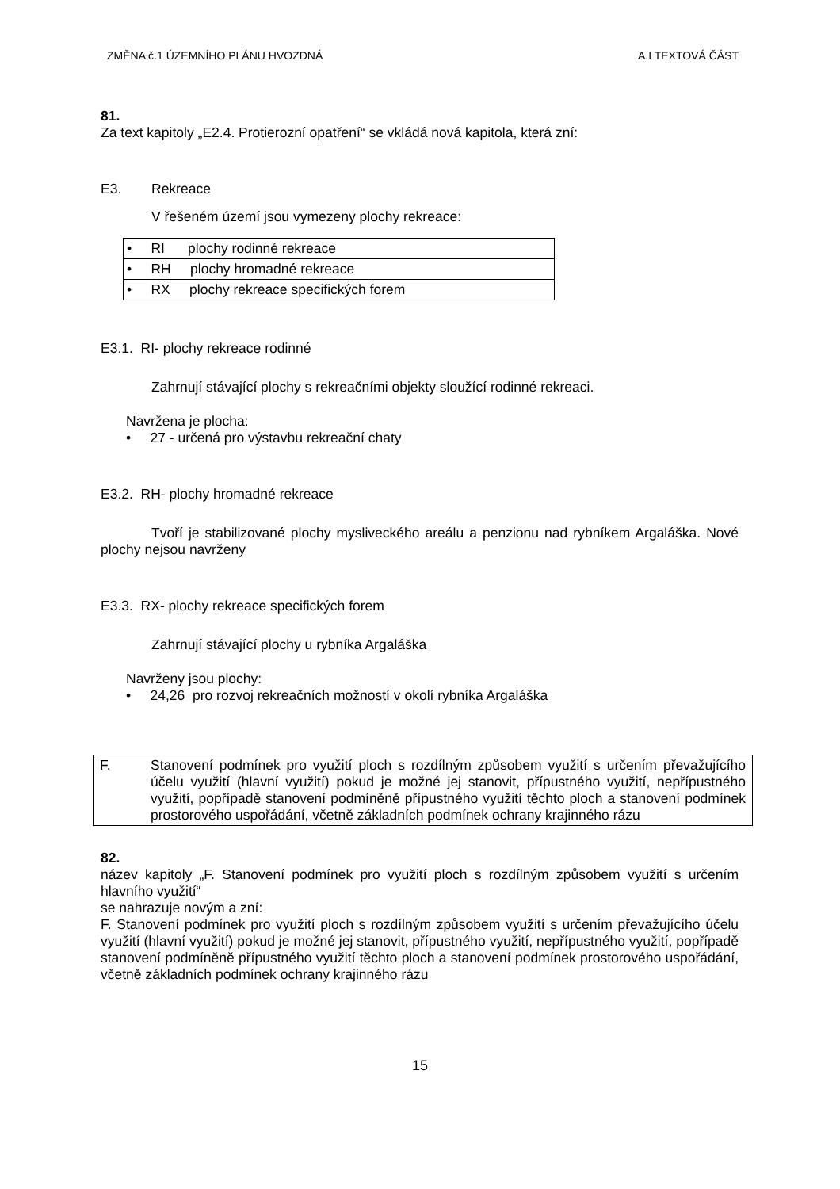ZMĚNA č.1 ÚZEMNÍHO PLÁNU HVOZDNÁ A.I TEXTOVÁ ČÁST
81.
Za text kapitoly „E2.4. Protierozní opatření“ se vkládá nová kapitola, která zní:
E3. Rekreace
V řešeném území jsou vymezeny plochy rekreace:
| • RI plochy rodinné rekreace |
| • RH plochy hromadné rekreace |
| • RX plochy rekreace specifických forem |
E3.1. RI- plochy rekreace rodinné
Zahrnují stávající plochy s rekreačními objekty sloužící rodinné rekreaci.
Navržena je plocha:
• 27 - určená pro výstavbu rekreační chaty
E3.2. RH- plochy hromadné rekreace
Tvoří je stabilizované plochy mysliveckého areálu a penzionu nad rybníkem Argaláška. Nové plochy nejsou navrženy
E3.3. RX- plochy rekreace specifických forem
Zahrnují stávající plochy u rybníka Argaláška
Navrženy jsou plochy:
• 24,26 pro rozvoj rekreačních možností v okolí rybníka Argaláška
F. Stanovení podmínek pro využití ploch s rozdílným způsobem využití s určením převažujícího účelu využití (hlavní využití) pokud je možné jej stanovit, přípustného využití, nepřípustného využití, popřípadě stanovení podmíněně přípustného využití těchto ploch a stanovení podmínek prostorového uspořádání, včetně základních podmínek ochrany krajinného rázu
82.
název kapitoly „F. Stanovení podmínek pro využití ploch s rozdílným způsobem využití s určením hlavního využití“
se nahrazuje novým a zní:
F. Stanovení podmínek pro využití ploch s rozdílným způsobem využití s určením převažujícího účelu využití (hlavní využití) pokud je možné jej stanovit, přípustného využití, nepřípustného využití, popřípadě stanovení podmíněně přípustného využití těchto ploch a stanovení podmínek prostorového uspořádání, včetně základních podmínek ochrany krajinného rázu
15